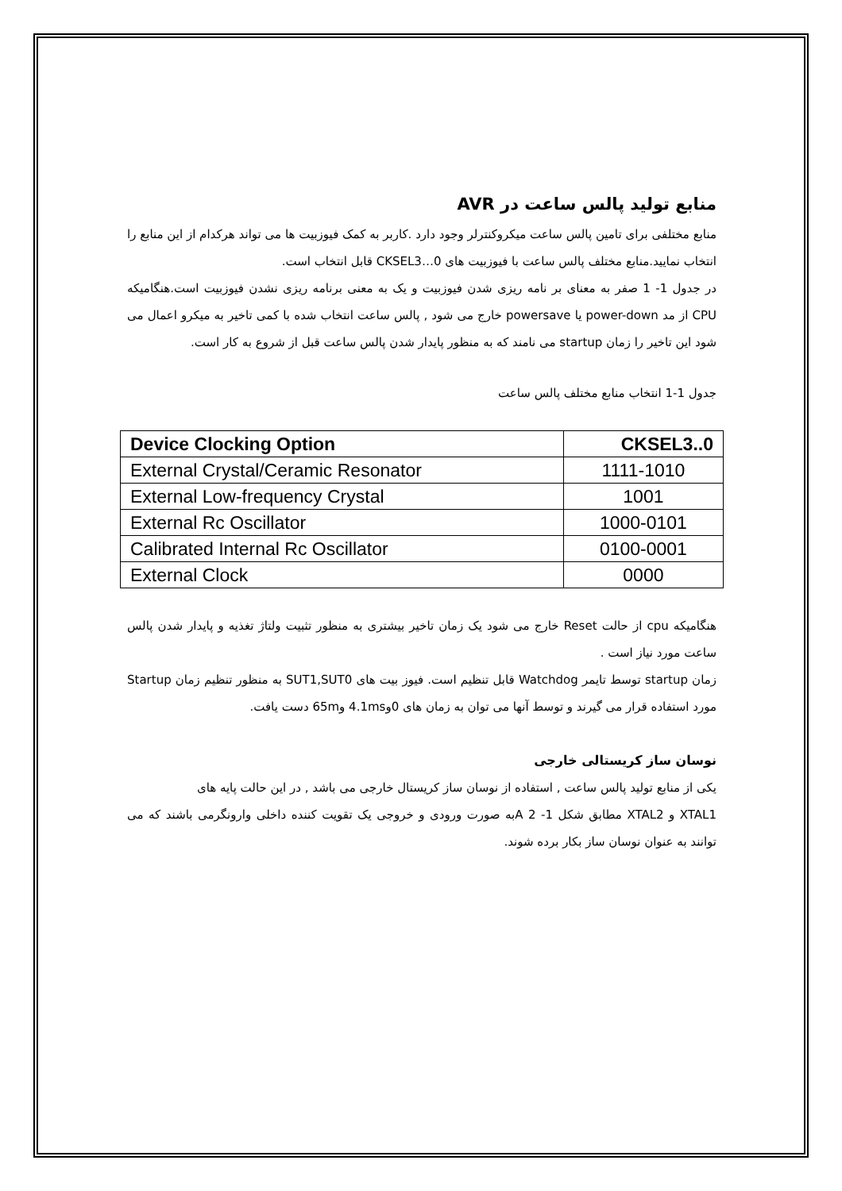منابع تولید پالس ساعت در AVR
منابع مختلفی برای تامین پالس ساعت میکروکنترلر وجود دارد .کاربر به کمک فیوزبیت ها می تواند هرکدام از این منابع را انتخاب نمایید.منابع مختلف پالس ساعت با فیوزبیت های CKSEL3…0 قابل انتخاب است.
در جدول 1- 1 صفر به معنای بر نامه ریزی شدن فیوزبیت و یک به معنی برنامه ریزی نشدن فیوزبیت است.هنگامیکه CPU از مد power-down یا powersave خارج می شود , پالس ساعت انتخاب شده با کمی تاخیر به میکرو اعمال می شود این تاخیر را زمان startup می نامند که به منظور پایدار شدن پالس ساعت قبل از شروع به کار است.
جدول 1-1 انتخاب منابع مختلف پالس ساعت
| Device Clocking Option | CKSEL3..0 |
| --- | --- |
| External Crystal/Ceramic Resonator | 1111-1010 |
| External Low-frequency Crystal | 1001 |
| External Rc Oscillator | 1000-0101 |
| Calibrated Internal Rc Oscillator | 0100-0001 |
| External Clock | 0000 |
هنگامیکه cpu از حالت Reset خارج می شود یک زمان تاخیر بیشتری به منظور تثبیت ولتاژ تغذیه و پایدار شدن پالس ساعت مورد نیاز است .
زمان startup توسط تایمر Watchdog قابل تنظیم است. فیوز بیت های SUT1,SUT0 به منظور تنظیم زمان Startup مورد استفاده قرار می گیرند و توسط آنها می توان به زمان های 0و4.1ms و65m دست یافت.
نوسان ساز کریستالی خارجی
یکی از منابع تولید پالس ساعت , استفاده از نوسان ساز کریستال خارجی می باشد , در این حالت پایه های
XTAL1 و XTAL2 مطابق شکل 1- 2 Aبه صورت ورودی و خروجی یک تقویت کننده داخلی وارونگرمی باشند که می توانند به عنوان نوسان ساز بکار برده شوند.